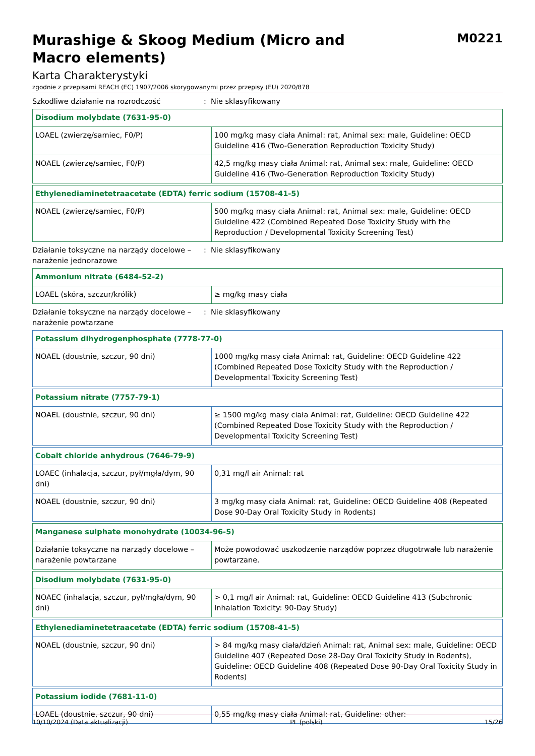Murashige & Skoog Medium (Micro and
Macro elements)
M0221
Karta Charakterystyki
zgodnie z przepisami REACH (EC) 1907/2006 skorygowanymi przez przepisy (EU) 2020/878
Szkodliwe działanie na rozrodczość : Nie sklasyfikowany
| Disodium molybdate (7631-95-0) | |
| --- | --- |
| LOAEL (zwierzę/samiec, F0/P) | 100 mg/kg masy ciała Animal: rat, Animal sex: male, Guideline: OECD Guideline 416 (Two-Generation Reproduction Toxicity Study) |
| NOAEL (zwierzę/samiec, F0/P) | 42,5 mg/kg masy ciała Animal: rat, Animal sex: male, Guideline: OECD Guideline 416 (Two-Generation Reproduction Toxicity Study) |
| Ethylenediaminetetraacetate (EDTA) ferric sodium (15708-41-5) | |
| --- | --- |
| NOAEL (zwierzę/samiec, F0/P) | 500 mg/kg masy ciała Animal: rat, Animal sex: male, Guideline: OECD Guideline 422 (Combined Repeated Dose Toxicity Study with the Reproduction / Developmental Toxicity Screening Test) |
Działanie toksyczne na narządy docelowe – narażenie jednorazowe
: Nie sklasyfikowany
| Ammonium nitrate (6484-52-2) | |
| --- | --- |
| LOAEL (skóra, szczur/królik) | ≥ mg/kg masy ciała |
Działanie toksyczne na narządy docelowe – narażenie powtarzane
: Nie sklasyfikowany
| Potassium dihydrogenphosphate (7778-77-0) | |
| --- | --- |
| NOAEL (doustnie, szczur, 90 dni) | 1000 mg/kg masy ciała Animal: rat, Guideline: OECD Guideline 422 (Combined Repeated Dose Toxicity Study with the Reproduction / Developmental Toxicity Screening Test) |
| Potassium nitrate (7757-79-1) | |
| --- | --- |
| NOAEL (doustnie, szczur, 90 dni) | ≥ 1500 mg/kg masy ciała Animal: rat, Guideline: OECD Guideline 422 (Combined Repeated Dose Toxicity Study with the Reproduction / Developmental Toxicity Screening Test) |
| Cobalt chloride anhydrous (7646-79-9) | |
| --- | --- |
| LOAEC (inhalacja, szczur, pył/mgła/dym, 90 dni) | 0,31 mg/l air Animal: rat |
| NOAEL (doustnie, szczur, 90 dni) | 3 mg/kg masy ciała Animal: rat, Guideline: OECD Guideline 408 (Repeated Dose 90-Day Oral Toxicity Study in Rodents) |
| Manganese sulphate monohydrate (10034-96-5) | |
| --- | --- |
| Działanie toksyczne na narządy docelowe – narażenie powtarzane | Może powodować uszkodzenie narządów poprzez długotrwałe lub narażenie powtarzane. |
| Disodium molybdate (7631-95-0) | |
| --- | --- |
| NOAEC (inhalacja, szczur, pył/mgła/dym, 90 dni) | > 0,1 mg/l air Animal: rat, Guideline: OECD Guideline 413 (Subchronic Inhalation Toxicity: 90-Day Study) |
| Ethylenediaminetetraacetate (EDTA) ferric sodium (15708-41-5) | |
| --- | --- |
| NOAEL (doustnie, szczur, 90 dni) | > 84 mg/kg masy ciała/dzień Animal: rat, Animal sex: male, Guideline: OECD Guideline 407 (Repeated Dose 28-Day Oral Toxicity Study in Rodents), Guideline: OECD Guideline 408 (Repeated Dose 90-Day Oral Toxicity Study in Rodents) |
| Potassium iodide (7681-11-0) | |
| --- | --- |
| LOAEL (doustnie, szczur, 90 dni) | 0,55 mg/kg masy ciała Animal: rat, Guideline: other: |
10/10/2024 (Data aktualizacji) PL (polski) 15/26